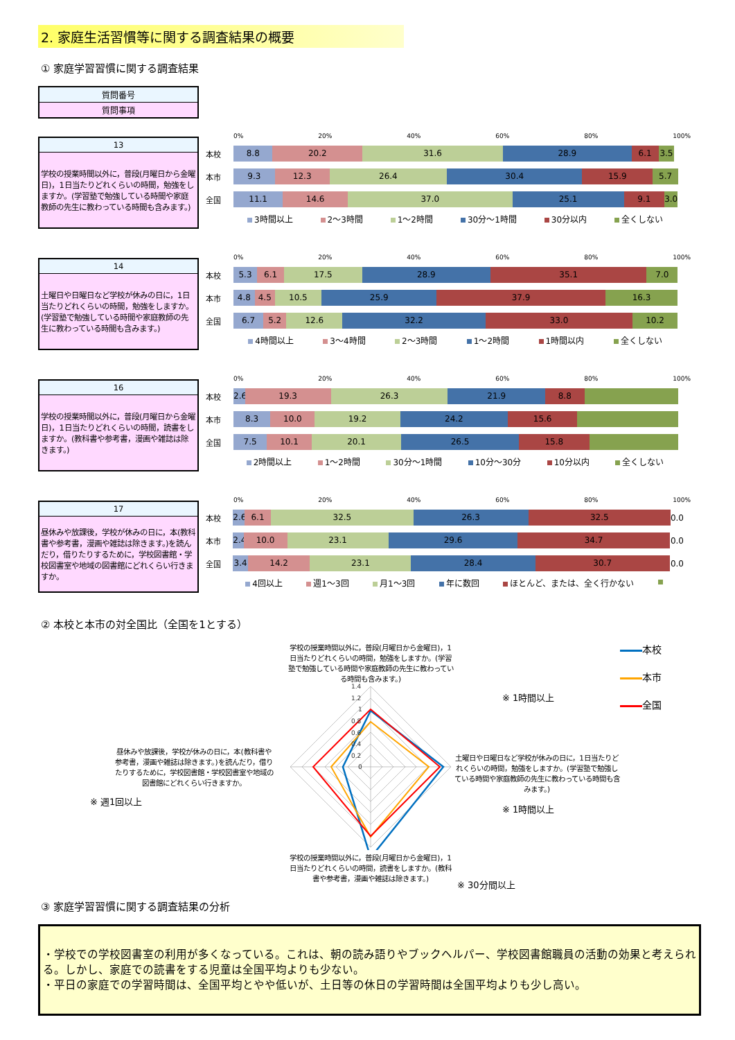2. 家庭生活習慣等に関する調査結果の概要
① 家庭学習習慣に関する調査結果
| 質問番号 |
| 質問事項 |
| 13 |
| 学校の授業時間以外に，普段(月曜日から金曜日)，1日当たりどれくらいの時間，勉強をしますか。(学習塾で勉強している時間や家庭教師の先生に教わっている時間も含みます。) |
0% 20% 40% 60% 80% 100%
本校
8.8 20.2 31.6 28.9 6.1 3.5
本市
9.3 12.3 26.4 30.4 15.9 5.7
全国
11.1 14.6 37.0 25.1 9.1 3.0
3時間以上 2～3時間 1～2時間 30分～1時間 30分以内 全くしない
| 14 |
| 土曜日や日曜日など学校が休みの日に，1日当たりどれくらいの時間，勉強をしますか。(学習塾で勉強している時間や家庭教師の先生に教わっている時間も含みます。) |
0% 20% 40% 60% 80% 100%
本校
5.3 6.1 17.5 28.9 35.1 7.0
本市
4.8 4.5 10.5 25.9 37.9 16.3
全国
6.7 5.2 12.6 32.2 33.0 10.2
4時間以上 3～4時間 2～3時間 1～2時間 1時間以内 全くしない
| 16 |
| 学校の授業時間以外に，普段(月曜日から金曜日)，1日当たりどれくらいの時間，読書をしますか。(教科書や参考書，漫画や雑誌は除きます。) |
0% 20% 40% 60% 80% 100%
本校
2.6 19.3 26.3 21.9 8.8
本市
8.3 10.0 19.2 24.2 15.6
全国
7.5 10.1 20.1 26.5 15.8
2時間以上 1～2時間 30分～1時間 10分～30分 10分以内 全くしない
| 17 |
| 昼休みや放課後，学校が休みの日に，本(教科書や参考書，漫画や雑誌は除きます。)を読んだり，借りたりするために，学校図書館・学校図書室や地域の図書館にどれくらい行きますか。 |
0% 20% 40% 60% 80% 100%
本校
2.6 6.1 32.5 26.3 32.5
0.0
本市
2.4 10.0 23.1 29.6 34.7
0.0
全国
3.4 14.2 23.1 28.4 30.7
0.0
4回以上 週1～3回 月1～3回 年に数回 ほとんど、または、全く行かない
② 本校と本市の対全国比（全国を1とする）
昼休みや放課後，学校が休みの日に，本(教科書や参考書，漫画や雑誌は除きます。)を読んだり，借りたりするために，学校図書館・学校図書室や地域の図書館にどれくらい行きますか。
※ 週1回以上
学校の授業時間以外に，普段(月曜日から金曜日)，1日当たりどれくらいの時間，勉強をしますか。(学習塾で勉強している時間や家庭教師の先生に教わっている時間も含みます。)
1.4
1.2
1
0.8
0.6
0.4
0.2
0
学校の授業時間以外に，普段(月曜日から金曜日)，1日当たりどれくらいの時間，読書をしますか。(教科書や参考書，漫画や雑誌は除きます。)
※ 1時間以上
土曜日や日曜日など学校が休みの日に，1日当たりどれくらいの時間，勉強をしますか。(学習塾で勉強している時間や家庭教師の先生に教わっている時間も含みます。)
※ 1時間以上
※ 30分間以上
本校
本市
全国
③ 家庭学習習慣に関する調査結果の分析
・学校での学校図書室の利用が多くなっている。これは、朝の読み語りやブックヘルパー、学校図書館職員の活動の効果と考えられる。しかし、家庭での読書をする児童は全国平均よりも少ない。
・平日の家庭での学習時間は、全国平均とやや低いが、土日等の休日の学習時間は全国平均よりも少し高い。